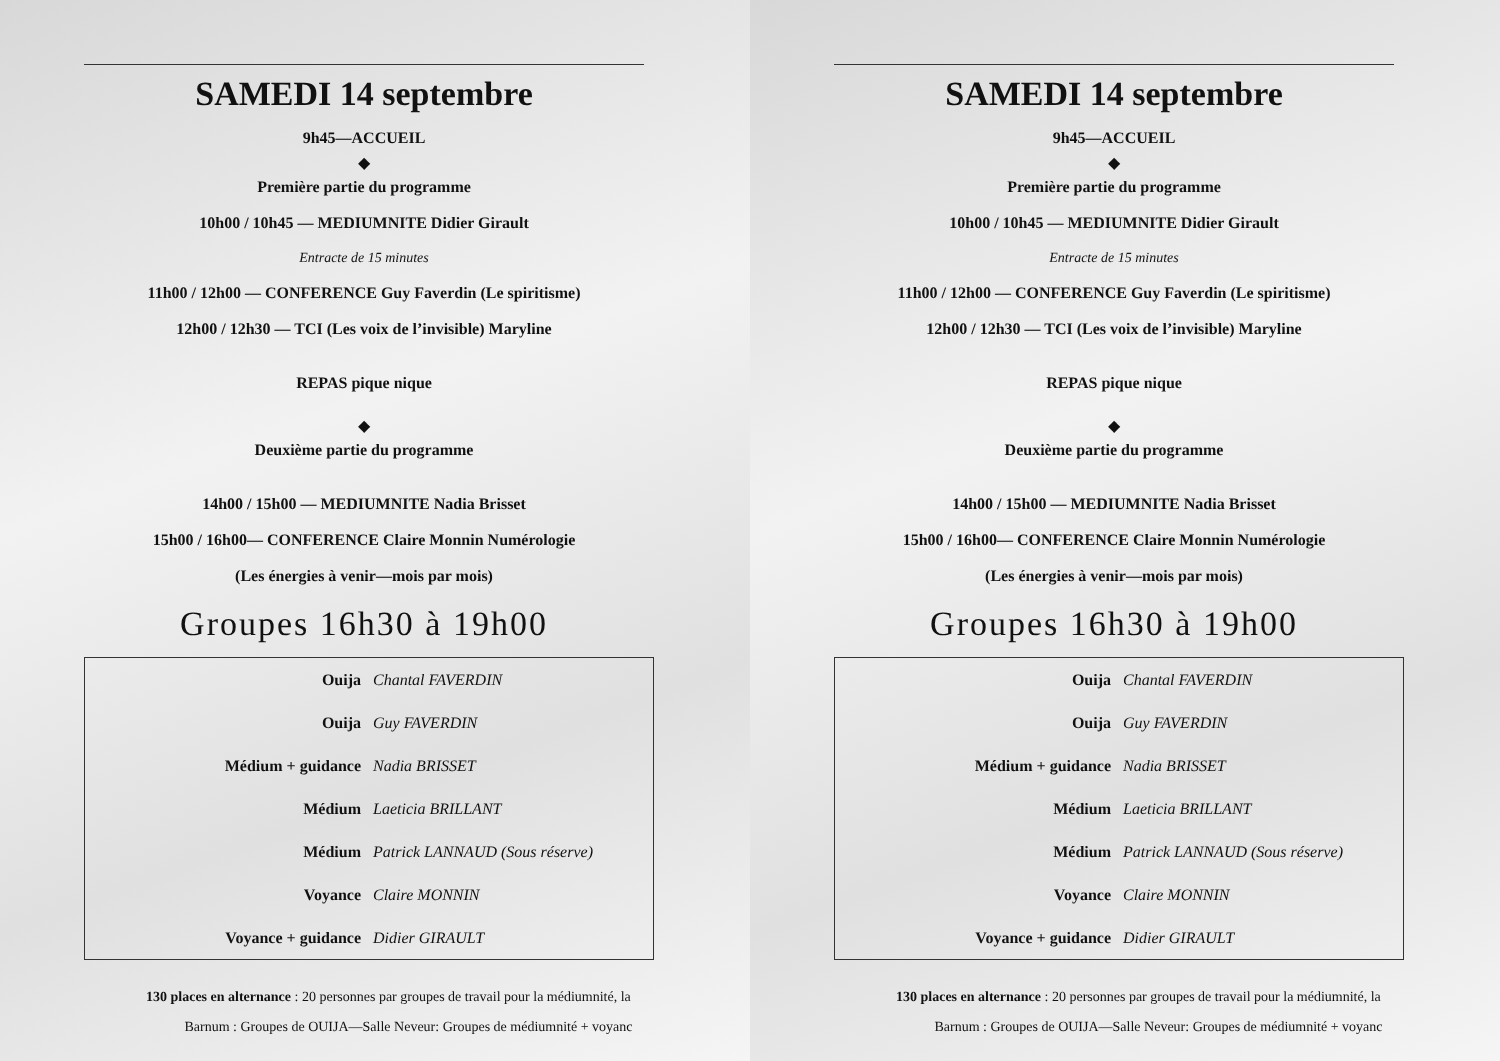SAMEDI 14 septembre
9h45—ACCUEIL
◆
Première partie du programme
10h00 / 10h45 — MEDIUMNITE Didier Girault
Entracte de 15 minutes
11h00 / 12h00 — CONFERENCE Guy Faverdin (Le spiritisme)
12h00 / 12h30 — TCI (Les voix de l’invisible) Maryline
REPAS pique nique
◆
Deuxième partie du programme
14h00 / 15h00 — MEDIUMNITE Nadia Brisset
15h00 / 16h00— CONFERENCE Claire Monnin Numérologie
(Les énergies à venir—mois par mois)
Groupes 16h30 à 19h00
| Ouija | Chantal FAVERDIN |
| Ouija | Guy FAVERDIN |
| Médium + guidance | Nadia BRISSET |
| Médium | Laeticia BRILLANT |
| Médium | Patrick LANNAUD (Sous réserve) |
| Voyance | Claire MONNIN |
| Voyance + guidance | Didier GIRAULT |
130 places en alternance : 20 personnes par groupes de travail pour la médiumnité, la
Barnum : Groupes de OUIJA—Salle Neveur: Groupes de médiumnité + voyanc
SAMEDI 14 septembre
9h45—ACCUEIL
◆
Première partie du programme
10h00 / 10h45 — MEDIUMNITE Didier Girault
Entracte de 15 minutes
11h00 / 12h00 — CONFERENCE Guy Faverdin (Le spiritisme)
12h00 / 12h30 — TCI (Les voix de l’invisible) Maryline
REPAS pique nique
◆
Deuxième partie du programme
14h00 / 15h00 — MEDIUMNITE Nadia Brisset
15h00 / 16h00— CONFERENCE Claire Monnin Numérologie
(Les énergies à venir—mois par mois)
Groupes 16h30 à 19h00
| Ouija | Chantal FAVERDIN |
| Ouija | Guy FAVERDIN |
| Médium + guidance | Nadia BRISSET |
| Médium | Laeticia BRILLANT |
| Médium | Patrick LANNAUD (Sous réserve) |
| Voyance | Claire MONNIN |
| Voyance + guidance | Didier GIRAULT |
130 places en alternance : 20 personnes par groupes de travail pour la médiumnité, la
Barnum : Groupes de OUIJA—Salle Neveur: Groupes de médiumnité + voyanc